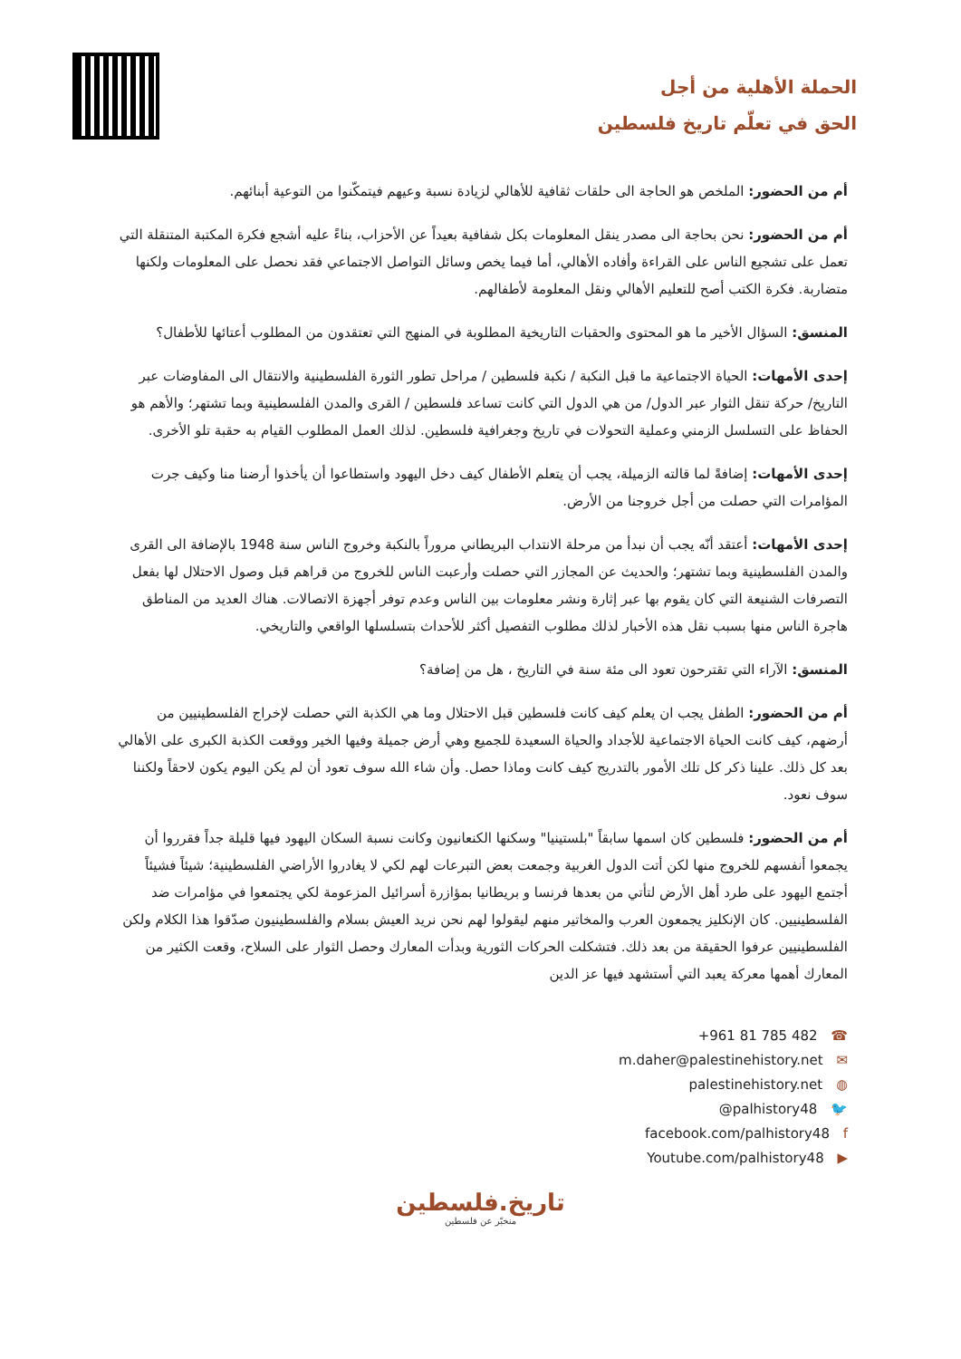الحملة الأهلية من أجل
الحق في تعلّم تاريخ فلسطين
أم من الحضور: الملخص هو الحاجة الى حلقات ثقافية للأهالي لزيادة نسبة وعيهم فيتمكّنوا من التوعية أبنائهم.
أم من الحضور: نحن بحاجة الى مصدر ينقل المعلومات بكل شفافية بعيداً عن الأحزاب، بناءً عليه أشجع فكرة المكتبة المتنقلة التي تعمل على تشجيع الناس على القراءة وأفاده الأهالي، أما فيما يخص وسائل التواصل الاجتماعي فقد نحصل على المعلومات ولكنها متضاربة. فكرة الكتب أصح للتعليم الأهالي ونقل المعلومة لأطفالهم.
المنسق: السؤال الأخير ما هو المحتوى والحقبات التاريخية المطلوبة في المنهج التي تعتقدون من المطلوب أعتائها للأطفال؟
إحدى الأمهات: الحياة الاجتماعية ما قبل النكبة / نكبة فلسطين / مراحل تطور الثورة الفلسطينية والانتقال الى المفاوضات عبر التاريخ/ حركة تنقل الثوار عبر الدول/ من هي الدول التي كانت تساعد فلسطين / القرى والمدن الفلسطينية وبما تشتهر؛ والأهم هو الحفاظ على التسلسل الزمني وعملية التحولات في تاريخ وجغرافية فلسطين. لذلك العمل المطلوب القيام به حقبة تلو الأخرى.
إحدى الأمهات: إضافةً لما قالته الزميلة، يجب أن يتعلم الأطفال كيف دخل اليهود واستطاعوا أن يأخذوا أرضنا منا وكيف جرت المؤامرات التي حصلت من أجل خروجنا من الأرض.
إحدى الأمهات: أعتقد أنّه يجب أن نبدأ من مرحلة الانتداب البريطاني مروراً بالنكبة وخروج الناس سنة 1948 بالإضافة الى القرى والمدن الفلسطينية وبما تشتهر؛ والحديث عن المجازر التي حصلت وأرعبت الناس للخروج من قراهم قبل وصول الاحتلال لها بفعل التصرفات الشنيعة التي كان يقوم بها عبر إثارة ونشر معلومات بين الناس وعدم توفر أجهزة الاتصالات. هناك العديد من المناطق هاجرة الناس منها بسبب نقل هذه الأخبار لذلك مطلوب التفصيل أكثر للأحداث بتسلسلها الواقعي والتاريخي.
المنسق: الآراء التي تقترحون تعود الى مئة سنة في التاريخ ، هل من إضافة؟
أم من الحضور: الطفل يجب ان يعلم كيف كانت فلسطين قبل الاحتلال وما هي الكذبة التي حصلت لإخراج الفلسطينيين من أرضهم، كيف كانت الحياة الاجتماعية للأجداد والحياة السعيدة للجميع وهي أرض جميلة وفيها الخير ووقعت الكذبة الكبرى على الأهالي بعد كل ذلك. علينا ذكر كل تلك الأمور بالتدريج كيف كانت وماذا حصل. وأن شاء الله سوف تعود أن لم يكن اليوم يكون لاحقاً ولكننا سوف نعود.
أم من الحضور: فلسطين كان اسمها سابقاً "بلستينيا" وسكنها الكنعانيون وكانت نسبة السكان اليهود فيها قليلة جداً فقرروا أن يجمعوا أنفسهم للخروج منها لكن أتت الدول الغربية وجمعت بعض التبرعات لهم لكي لا يغادروا الأراضي الفلسطينية؛ شيئاً فشيئاً أجتمع اليهود على طرد أهل الأرض لتأتي من بعدها فرنسا و بريطانيا بمؤازرة أسرائيل المزعومة لكي يجتمعوا في مؤامرات ضد الفلسطينيين. كان الإنكليز يجمعون العرب والمخاتير منهم ليقولوا لهم نحن نريد العيش بسلام والفلسطينيون صدّقوا هذا الكلام ولكن الفلسطينيين عرفوا الحقيقة من بعد ذلك. فتشكلت الحركات الثورية وبدأت المعارك وحصل الثوار على السلاح، وقعت الكثير من المعارك أهمها معركة يعبد التي أستشهد فيها عز الدين
+961 81 785 482 ☎
m.daher@palestinehistory.net ✉
palestinehistory.net ◍
@palhistory48 🐦
facebook.com/palhistory48 f
Youtube.com/palhistory48 ▶
تاريخ.فلسطين
منخبّر عن فلسطين